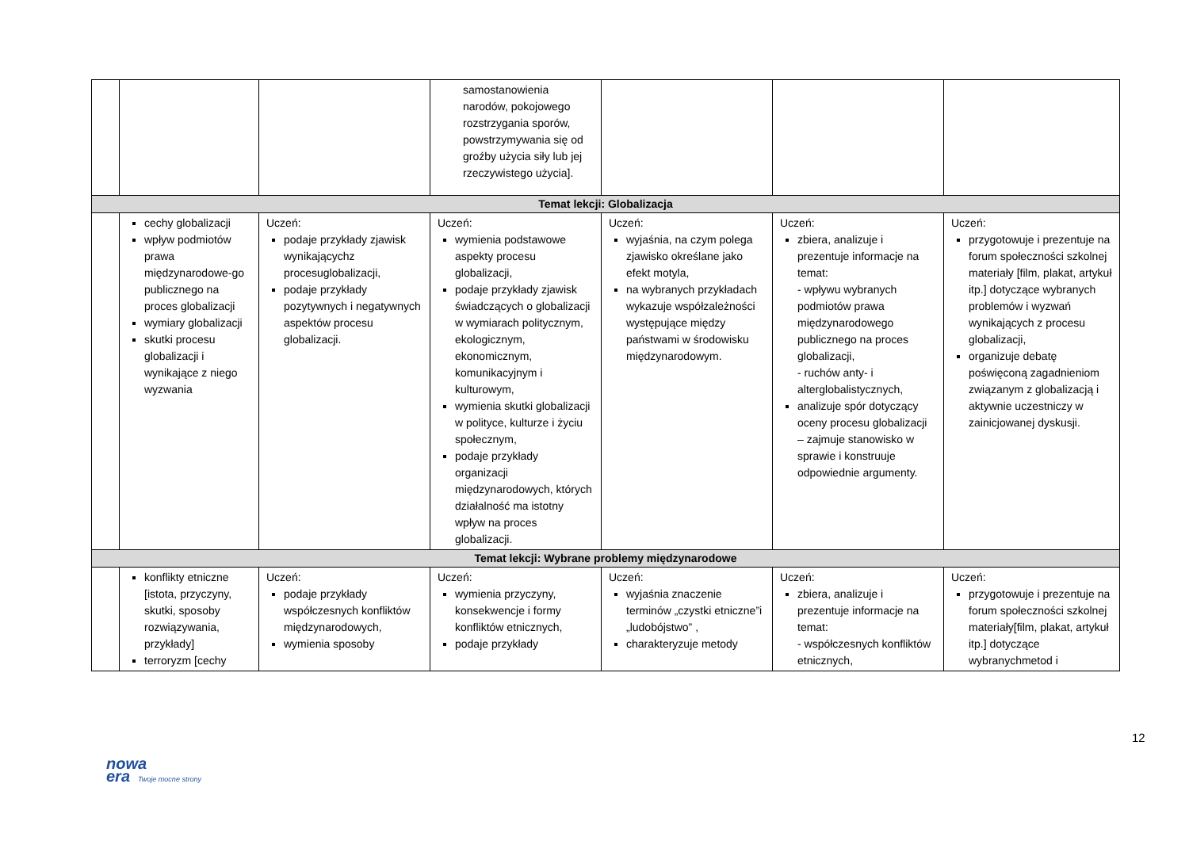| | | | samostanowienia narodów, pokojowego rozstrzygania sporów, powstrzymywania się od groźby użycia siły lub jej rzeczywistego użycia]. | | | |
| Temat lekcji: Globalizacja | | | | | | |
| | cechy globalizacji wpływ podmiotów prawa międzynarodowe-go publicznego na proces globalizacji wymiary globalizacji skutki procesu globalizacji i wynikające z niego wyzwania | Uczeń: podaje przykłady zjawisk wynikającychz procesuglobalizacji, podaje przykłady pozytywnych i negatywnych aspektów procesu globalizacji. | Uczeń: wymienia podstawowe aspekty procesu globalizacji, podaje przykłady zjawisk świadczących o globalizacji w wymiarach politycznym, ekologicznym, ekonomicznym, komunikacyjnym i kulturowym, wymienia skutki globalizacji w polityce, kulturze i życiu społecznym, podaje przykłady organizacji międzynarodowych, których działalność ma istotny wpływ na proces globalizacji. | Uczeń: wyjaśnia, na czym polega zjawisko określane jako efekt motyla, na wybranych przykładach wykazuje współzależności występujące między państwami w środowisku międzynarodowym. | Uczeń: zbiera, analizuje i prezentuje informacje na temat: - wpływu wybranych podmiotów prawa międzynarodowego publicznego na proces globalizacji, - ruchów anty- i alterglobalistycznych, analizuje spór dotyczący oceny procesu globalizacji – zajmuje stanowisko w sprawie i konstruuje odpowiednie argumenty. | Uczeń: przygotowuje i prezentuje na forum społeczności szkolnej materiały [film, plakat, artykuł itp.] dotyczące wybranych problemów i wyzwań wynikających z procesu globalizacji, organizuje debatę poświęconą zagadnieniom związanym z globalizacją i aktywnie uczestniczy w zainicjowanej dyskusji. |
| Temat lekcji: Wybrane problemy międzynarodowe | | | | | | |
| | konflikty etniczne [istota, przyczyny, skutki, sposoby rozwiązywania, przykłady] terroryzm [cechy | Uczeń: podaje przykłady współczesnych konfliktów międzynarodowych, wymienia sposoby | Uczeń: wymienia przyczyny, konsekwencje i formy konfliktów etnicznych, podaje przykłady | Uczeń: wyjaśnia znaczenie terminów „czystki etniczne”i „ludobójstwo” , charakteryzuje metody | Uczeń: zbiera, analizuje i prezentuje informacje na temat: - współczesnych konfliktów etnicznych, | Uczeń: przygotowuje i prezentuje na forum społeczności szkolnej materiały[film, plakat, artykuł itp.] dotyczące wybranychmetod i |
12
nowa
era Twoje mocne strony